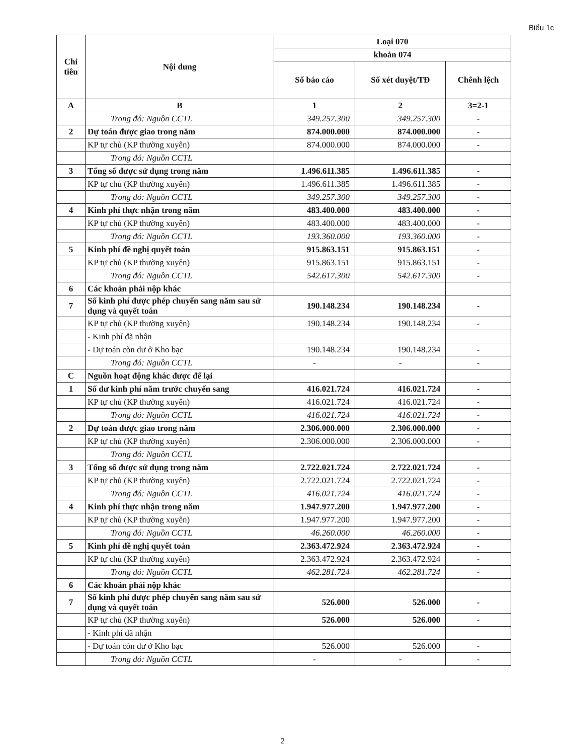Biểu 1c
| Chỉ tiêu | Nội dung | Loại 070 | | |
| --- | --- | --- | --- | --- |
| | | khoản 074 | | |
| | | Số báo cáo | Số xét duyệt/TĐ | Chênh lệch |
| A | B | 1 | 2 | 3=2-1 |
| | Trong đó: Nguồn CCTL | 349.257.300 | 349.257.300 | - |
| 2 | Dự toán được giao trong năm | 874.000.000 | 874.000.000 | - |
| | KP tự chủ (KP thường xuyên) | 874.000.000 | 874.000.000 | - |
| | Trong đó: Nguồn CCTL | | | |
| 3 | Tổng số được sử dụng trong năm | 1.496.611.385 | 1.496.611.385 | - |
| | KP tự chủ (KP thường xuyên) | 1.496.611.385 | 1.496.611.385 | - |
| | Trong đó: Nguồn CCTL | 349.257.300 | 349.257.300 | - |
| 4 | Kinh phí thực nhận trong năm | 483.400.000 | 483.400.000 | - |
| | KP tự chủ (KP thường xuyên) | 483.400.000 | 483.400.000 | - |
| | Trong đó: Nguồn CCTL | 193.360.000 | 193.360.000 | - |
| 5 | Kinh phí đề nghị quyết toán | 915.863.151 | 915.863.151 | - |
| | KP tự chủ (KP thường xuyên) | 915.863.151 | 915.863.151 | - |
| | Trong đó: Nguồn CCTL | 542.617.300 | 542.617.300 | - |
| 6 | Các khoản phải nộp khác | | | |
| 7 | Số kinh phí được phép chuyển sang năm sau sử dụng và quyết toán | 190.148.234 | 190.148.234 | - |
| | KP tự chủ (KP thường xuyên) | 190.148.234 | 190.148.234 | - |
| | - Kinh phí đã nhận | | | |
| | - Dự toán còn dư ở Kho bạc | 190.148.234 | 190.148.234 | - |
| | Trong đó: Nguồn CCTL | - | - | - |
| C | Nguồn hoạt động khác được để lại | | | |
| 1 | Số dư kinh phí năm trước chuyển sang | 416.021.724 | 416.021.724 | - |
| | KP tự chủ (KP thường xuyên) | 416.021.724 | 416.021.724 | - |
| | Trong đó: Nguồn CCTL | 416.021.724 | 416.021.724 | - |
| 2 | Dự toán được giao trong năm | 2.306.000.000 | 2.306.000.000 | - |
| | KP tự chủ (KP thường xuyên) | 2.306.000.000 | 2.306.000.000 | - |
| | Trong đó: Nguồn CCTL | | | |
| 3 | Tổng số được sử dụng trong năm | 2.722.021.724 | 2.722.021.724 | - |
| | KP tự chủ (KP thường xuyên) | 2.722.021.724 | 2.722.021.724 | - |
| | Trong đó: Nguồn CCTL | 416.021.724 | 416.021.724 | - |
| 4 | Kinh phí thực nhận trong năm | 1.947.977.200 | 1.947.977.200 | - |
| | KP tự chủ (KP thường xuyên) | 1.947.977.200 | 1.947.977.200 | - |
| | Trong đó: Nguồn CCTL | 46.260.000 | 46.260.000 | - |
| 5 | Kinh phí đề nghị quyết toán | 2.363.472.924 | 2.363.472.924 | - |
| | KP tự chủ (KP thường xuyên) | 2.363.472.924 | 2.363.472.924 | - |
| | Trong đó: Nguồn CCTL | 462.281.724 | 462.281.724 | - |
| 6 | Các khoản phải nộp khác | | | |
| 7 | Số kinh phí được phép chuyển sang năm sau sử dụng và quyết toán | 526.000 | 526.000 | - |
| | KP tự chủ (KP thường xuyên) | 526.000 | 526.000 | - |
| | - Kinh phí đã nhận | | | |
| | - Dự toán còn dư ở Kho bạc | 526.000 | 526.000 | - |
| | Trong đó: Nguồn CCTL | - | - | - |
2